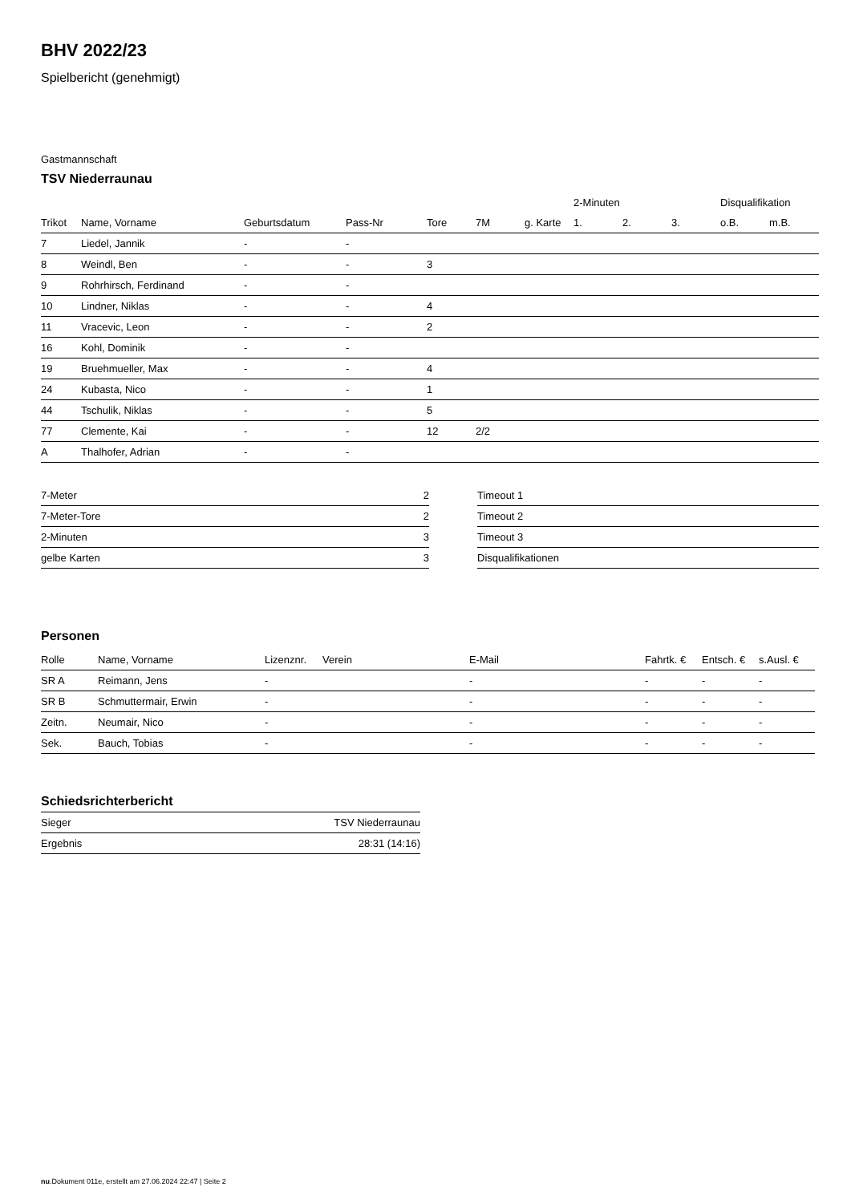BHV 2022/23
Spielbericht (genehmigt)
Gastmannschaft
TSV Niederraunau
| | | | | | | | 2-Minuten | | | Disqualifikation | |
| --- | --- | --- | --- | --- | --- | --- | --- | --- | --- | --- | --- |
| Trikot | Name, Vorname | Geburtsdatum | Pass-Nr | Tore | 7M | g. Karte | 1. | 2. | 3. | o.B. | m.B. |
| 7 | Liedel, Jannik | - | - | | | | | | | | |
| 8 | Weindl, Ben | - | - | 3 | | | | | | | |
| 9 | Rohrhirsch, Ferdinand | - | - | | | | | | | | |
| 10 | Lindner, Niklas | - | - | 4 | | | | | | | |
| 11 | Vracevic, Leon | - | - | 2 | | | | | | | |
| 16 | Kohl, Dominik | - | - | | | | | | | | |
| 19 | Bruehmueller, Max | - | - | 4 | | | | | | | |
| 24 | Kubasta, Nico | - | - | 1 | | | | | | | |
| 44 | Tschulik, Niklas | - | - | 5 | | | | | | | |
| 77 | Clemente, Kai | - | - | 12 | 2/2 | | | | | | |
| A | Thalhofer, Adrian | - | - | | | | | | | | |
| 7-Meter | 2 |
| 7-Meter-Tore | 2 |
| 2-Minuten | 3 |
| gelbe Karten | 3 |
| Timeout 1 |
| Timeout 2 |
| Timeout 3 |
| Disqualifikationen |
Personen
| Rolle | Name, Vorname | Lizenznr. | Verein | E-Mail | Fahrtk. € | Entsch. € | s.Ausl. € |
| --- | --- | --- | --- | --- | --- | --- | --- |
| SR A | Reimann, Jens | - | | - | - | - | - |
| SR B | Schmuttermair, Erwin | - | | - | - | - | - |
| Zeitn. | Neumair, Nico | - | | - | - | - | - |
| Sek. | Bauch, Tobias | - | | - | - | - | - |
Schiedsrichterbericht
| Sieger | TSV Niederraunau |
| Ergebnis | 28:31 (14:16) |
nu.Dokument 011e, erstellt am 27.06.2024 22:47 | Seite 2